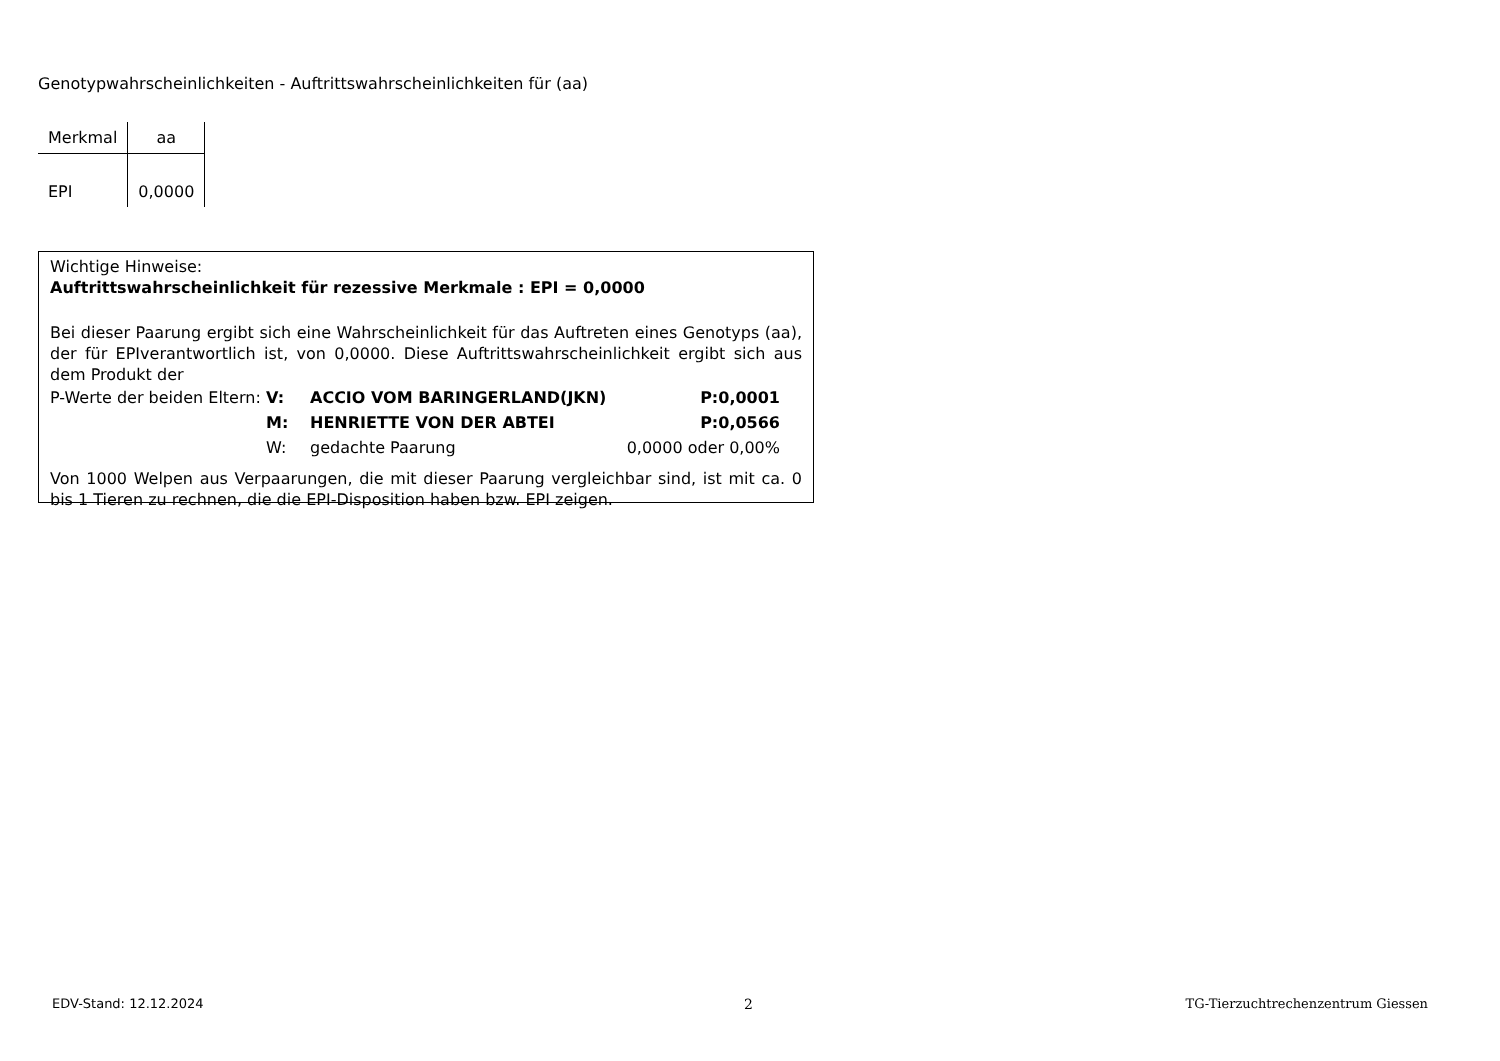Genotypwahrscheinlichkeiten - Auftrittswahrscheinlichkeiten für (aa)
| Merkmal | aa |
| --- | --- |
| EPI | 0,0000 |
Wichtige Hinweise:
Auftrittswahrscheinlichkeit für rezessive Merkmale : EPI = 0,0000
Bei dieser Paarung ergibt sich eine Wahrscheinlichkeit für das Auftreten eines Genotyps (aa), der für EPIverantwortlich ist, von 0,0000. Diese Auftrittswahrscheinlichkeit ergibt sich aus dem Produkt der
| P-Werte der beiden Eltern: | V: | ACCIO VOM BARINGERLAND(JKN) | P:0,0001 |
| | M: | HENRIETTE VON DER ABTEI | P:0,0566 |
| | W: | gedachte Paarung | 0,0000 oder 0,00% |
Von 1000 Welpen aus Verpaarungen, die mit dieser Paarung vergleichbar sind, ist mit ca. 0 bis 1 Tieren zu rechnen, die die EPI-Disposition haben bzw. EPI zeigen.
EDV-Stand: 12.12.2024 2
TG-Tierzuchtrechenzentrum Giessen